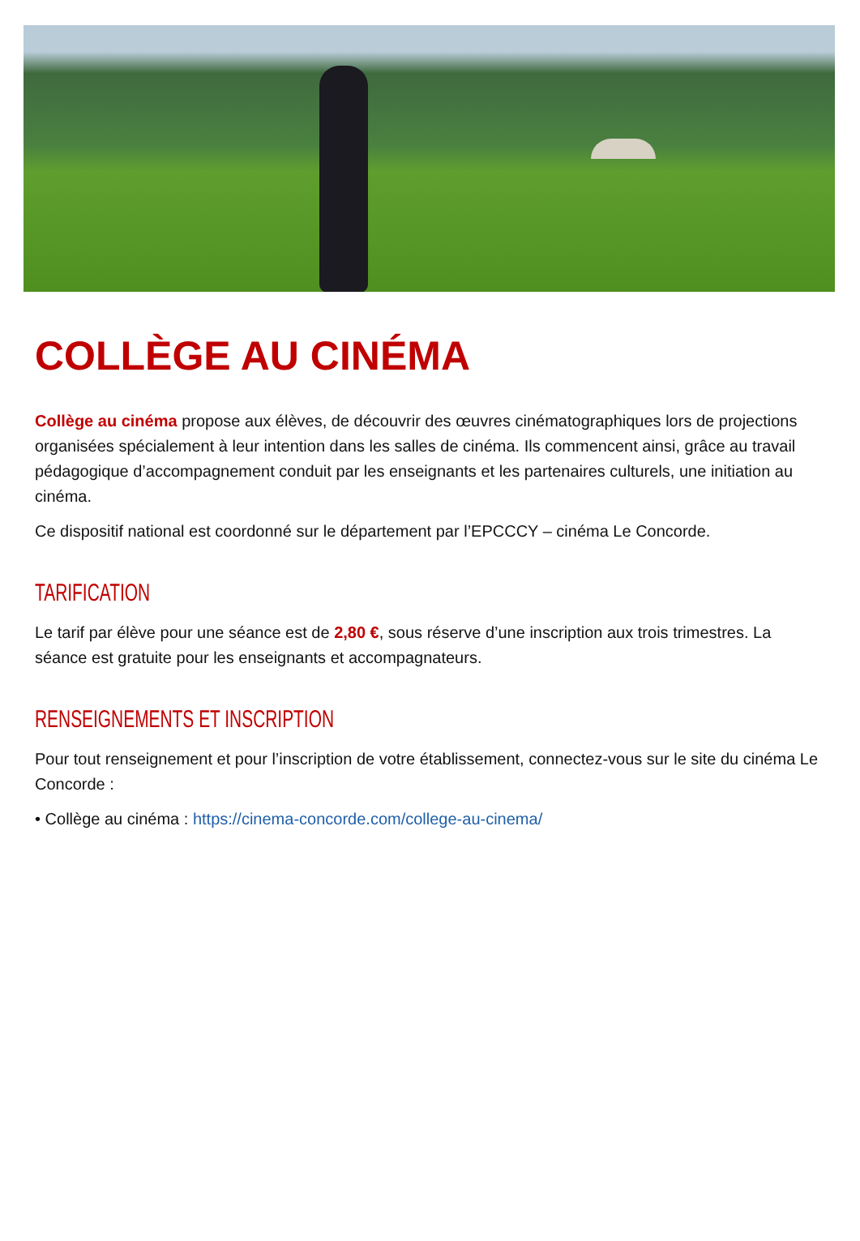COLLÈGE AU CINÉMA
Collège au cinéma propose aux élèves, de découvrir des œuvres cinématographiques lors de projections organisées spécialement à leur intention dans les salles de cinéma. Ils commencent ainsi, grâce au travail pédagogique d’accompagnement conduit par les enseignants et les partenaires culturels, une initiation au cinéma.
Ce dispositif national est coordonné sur le département par l’EPCCCY – cinéma Le Concorde.
TARIFICATION
Le tarif par élève pour une séance est de 2,80 €, sous réserve d’une inscription aux trois trimestres. La séance est gratuite pour les enseignants et accompagnateurs.
RENSEIGNEMENTS ET INSCRIPTION
Pour tout renseignement et pour l’inscription de votre établissement, connectez-vous sur le site du cinéma Le Concorde :
• Collège au cinéma : https://cinema-concorde.com/college-au-cinema/